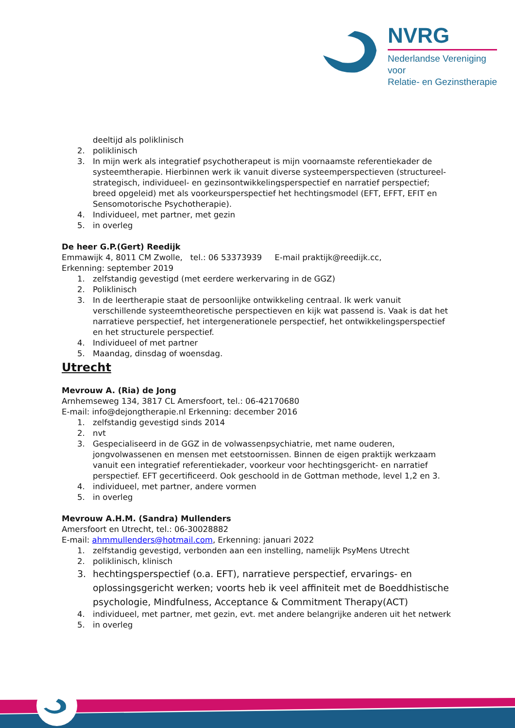NVRG
Nederlandse Vereniging voor
Relatie- en Gezinstherapie
deeltijd als poliklinisch
2. poliklinisch
3. In mijn werk als integratief psychotherapeut is mijn voornaamste referentiekader de systeemtherapie. Hierbinnen werk ik vanuit diverse systeemperspectieven (structureel-strategisch, individueel- en gezinsontwikkelingsperspectief en narratief perspectief; breed opgeleid) met als voorkeursperspectief het hechtingsmodel (EFT, EFFT, EFIT en Sensomotorische Psychotherapie).
4. Individueel, met partner, met gezin
5. in overleg
De heer G.P.(Gert) Reedijk
Emmawijk 4, 8011 CM Zwolle, tel.: 06 53373939 E-mail praktijk@reedijk.cc,
Erkenning: september 2019
1. zelfstandig gevestigd (met eerdere werkervaring in de GGZ)
2. Poliklinisch
3. In de leertherapie staat de persoonlijke ontwikkeling centraal. Ik werk vanuit verschillende systeemtheoretische perspectieven en kijk wat passend is. Vaak is dat het narratieve perspectief, het intergenerationele perspectief, het ontwikkelingsperspectief en het structurele perspectief.
4. Individueel of met partner
5. Maandag, dinsdag of woensdag.
Utrecht
Mevrouw A. (Ria) de Jong
Arnhemseweg 134, 3817 CL Amersfoort, tel.: 06-42170680
E-mail: info@dejongtherapie.nl Erkenning: december 2016
1. zelfstandig gevestigd sinds 2014
2. nvt
3. Gespecialiseerd in de GGZ in de volwassenpsychiatrie, met name ouderen, jongvolwassenen en mensen met eetstoornissen. Binnen de eigen praktijk werkzaam vanuit een integratief referentiekader, voorkeur voor hechtingsgericht- en narratief perspectief. EFT gecertificeerd. Ook geschoold in de Gottman methode, level 1,2 en 3.
4. individueel, met partner, andere vormen
5. in overleg
Mevrouw A.H.M. (Sandra) Mullenders
Amersfoort en Utrecht, tel.: 06-30028882
E-mail: ahmmullenders@hotmail.com, Erkenning: januari 2022
1. zelfstandig gevestigd, verbonden aan een instelling, namelijk PsyMens Utrecht
2. poliklinisch, klinisch
3. hechtingsperspectief (o.a. EFT), narratieve perspectief, ervarings- en oplossingsgericht werken; voorts heb ik veel affiniteit met de Boeddhistische psychologie, Mindfulness, Acceptance & Commitment Therapy(ACT)
4. individueel, met partner, met gezin, evt. met andere belangrijke anderen uit het netwerk
5. in overleg